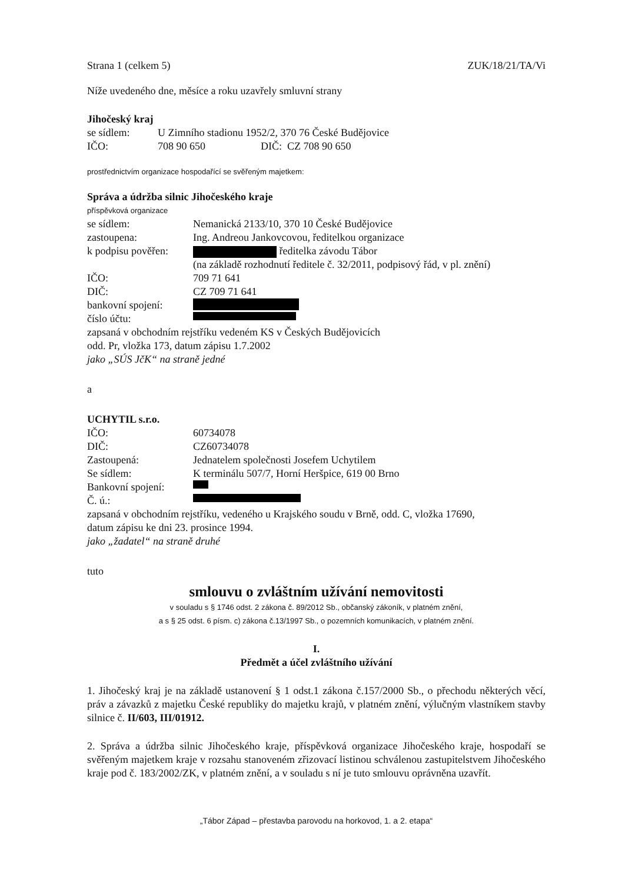Strana 1 (celkem 5) ZUK/18/21/TA/Vi
Níže uvedeného dne, měsíce a roku uzavřely smluvní strany
Jihočeský kraj
se sídlem: U Zimního stadionu 1952/2, 370 76 České Budějovice
IČO: 708 90 650 DIČ: CZ 708 90 650
prostřednictvím organizace hospodařící se svěřeným majetkem:
Správa a údržba silnic Jihočeského kraje
příspěvková organizace
se sídlem: Nemanická 2133/10, 370 10 České Budějovice
zastoupena: Ing. Andreou Jankovcovou, ředitelkou organizace
k podpisu pověřen: ředitelka závodu Tábor
(na základě rozhodnutí ředitele č. 32/2011, podpisový řád, v pl. znění)
IČO: 709 71 641
DIČ: CZ 709 71 641
bankovní spojení:
číslo účtu:
zapsaná v obchodním rejstříku vedeném KS v Českých Budějovicích
odd. Pr, vložka 173, datum zápisu 1.7.2002
jako „SÚS JčK“ na straně jedné
a
UCHYTIL s.r.o.
IČO: 60734078
DIČ: CZ60734078
Zastoupená: Jednatelem společnosti Josefem Uchytilem
Se sídlem: K terminálu 507/7, Horní Heršpice, 619 00 Brno
Bankovní spojení:
Č. ú.:
zapsaná v obchodním rejstříku, vedeného u Krajského soudu v Brně, odd. C, vložka 17690,
datum zápisu ke dni 23. prosince 1994.
jako „žadatel“ na straně druhé
tuto
smlouvu o zvláštním užívání nemovitosti
v souladu s § 1746 odst. 2 zákona č. 89/2012 Sb., občanský zákoník, v platném znění,
a s § 25 odst. 6 písm. c) zákona č.13/1997 Sb., o pozemních komunikacích, v platném znění.
I.
Předmět a účel zvláštního užívání
1. Jihočeský kraj je na základě ustanovení § 1 odst.1 zákona č.157/2000 Sb., o přechodu některých věcí, práv a závazků z majetku České republiky do majetku krajů, v platném znění, výlučným vlastníkem stavby silnice č. II/603, III/01912.
2. Správa a údržba silnic Jihočeského kraje, příspěvková organizace Jihočeského kraje, hospodaří se svěřeným majetkem kraje v rozsahu stanoveném zřizovací listinou schválenou zastupitelstvem Jihočeského kraje pod č. 183/2002/ZK, v platném znění, a v souladu s ní je tuto smlouvu oprávněna uzavřít.
„Tábor Západ – přestavba parovodu na horkovod, 1. a 2. etapa“